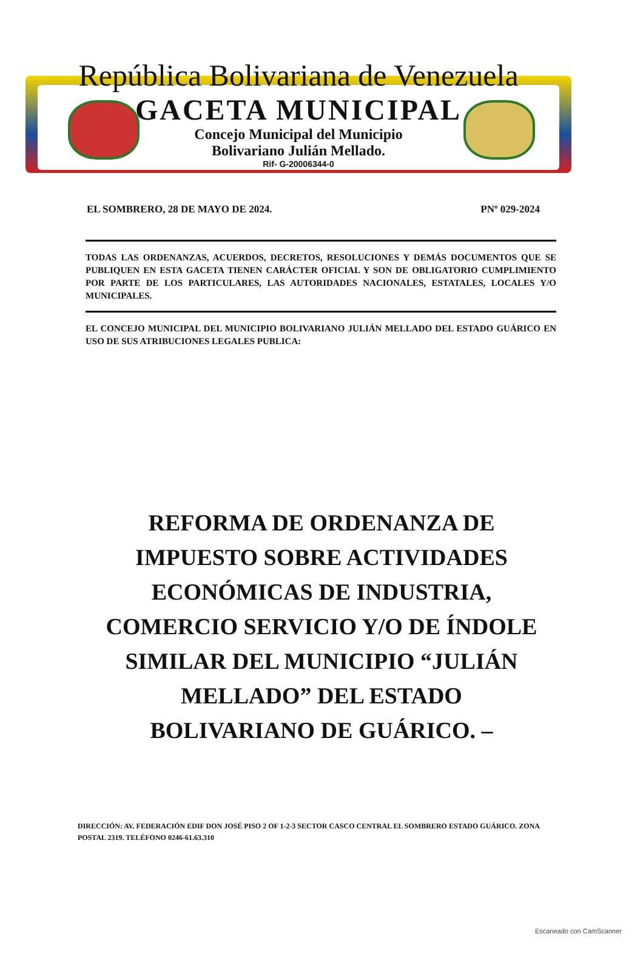República Bolivariana de Venezuela
GACETA MUNICIPAL
Concejo Municipal del Municipio
Bolivariano Julián Mellado.
Rif- G-20006344-0
EL SOMBRERO, 28 DE MAYO DE 2024. PNº 029-2024
TODAS LAS ORDENANZAS, ACUERDOS, DECRETOS, RESOLUCIONES Y DEMÁS DOCUMENTOS QUE SE PUBLIQUEN EN ESTA GACETA TIENEN CARÁCTER OFICIAL Y SON DE OBLIGATORIO CUMPLIMIENTO POR PARTE DE LOS PARTICULARES, LAS AUTORIDADES NACIONALES, ESTATALES, LOCALES Y/O MUNICIPALES.
EL CONCEJO MUNICIPAL DEL MUNICIPIO BOLIVARIANO JULIÁN MELLADO DEL ESTADO GUÁRICO EN USO DE SUS ATRIBUCIONES LEGALES PUBLICA:
REFORMA DE ORDENANZA DE
IMPUESTO SOBRE ACTIVIDADES
ECONÓMICAS DE INDUSTRIA,
COMERCIO SERVICIO Y/O DE ÍNDOLE
SIMILAR DEL MUNICIPIO “JULIÁN
MELLADO” DEL ESTADO
BOLIVARIANO DE GUÁRICO. –
DIRECCIÓN: AV. FEDERACIÓN EDIF DON JOSÉ PISO 2 OF 1-2-3 SECTOR CASCO CENTRAL EL SOMBRERO ESTADO GUÁRICO. ZONA POSTAL 2319. TELÉFONO 0246-61.63.310
Escaneado con CamScanner